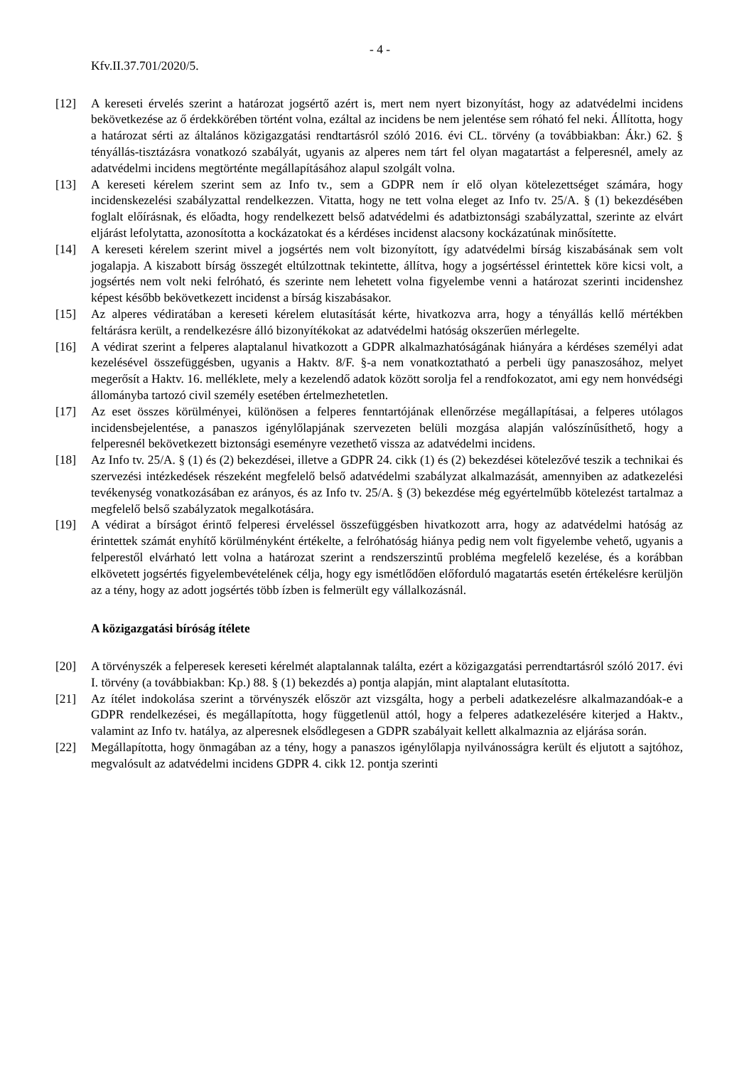- 4 -
Kfv.II.37.701/2020/5.
[12] A kereseti érvelés szerint a határozat jogsértő azért is, mert nem nyert bizonyítást, hogy az adatvédelmi incidens bekövetkezése az ő érdekkörében történt volna, ezáltal az incidens be nem jelentése sem róható fel neki. Állította, hogy a határozat sérti az általános közigazgatási rendtartásról szóló 2016. évi CL. törvény (a továbbiakban: Ákr.) 62. § tényállás-tisztázásra vonatkozó szabályát, ugyanis az alperes nem tárt fel olyan magatartást a felperesnél, amely az adatvédelmi incidens megtörténte megállapításához alapul szolgált volna.
[13] A kereseti kérelem szerint sem az Info tv., sem a GDPR nem ír elő olyan kötelezettséget számára, hogy incidenskezelési szabályzattal rendelkezzen. Vitatta, hogy ne tett volna eleget az Info tv. 25/A. § (1) bekezdésében foglalt előírásnak, és előadta, hogy rendelkezett belső adatvédelmi és adatbiztonsági szabályzattal, szerinte az elvárt eljárást lefolytatta, azonosította a kockázatokat és a kérdéses incidenst alacsony kockázatúnak minősítette.
[14] A kereseti kérelem szerint mivel a jogsértés nem volt bizonyított, így adatvédelmi bírság kiszabásának sem volt jogalapja. A kiszabott bírság összegét eltúlzottnak tekintette, állítva, hogy a jogsértéssel érintettek köre kicsi volt, a jogsértés nem volt neki felróható, és szerinte nem lehetett volna figyelembe venni a határozat szerinti incidenshez képest később bekövetkezett incidenst a bírság kiszabásakor.
[15] Az alperes védiratában a kereseti kérelem elutasítását kérte, hivatkozva arra, hogy a tényállás kellő mértékben feltárásra került, a rendelkezésre álló bizonyítékokat az adatvédelmi hatóság okszerűen mérlegelte.
[16] A védirat szerint a felperes alaptalanul hivatkozott a GDPR alkalmazhatóságának hiányára a kérdéses személyi adat kezelésével összefüggésben, ugyanis a Haktv. 8/F. §-a nem vonatkoztatható a perbeli ügy panaszosához, melyet megerősít a Haktv. 16. melléklete, mely a kezelendő adatok között sorolja fel a rendfokozatot, ami egy nem honvédségi állományba tartozó civil személy esetében értelmezhetetlen.
[17] Az eset összes körülményei, különösen a felperes fenntartójának ellenőrzése megállapításai, a felperes utólagos incidensbejelentése, a panaszos igénylőlapjának szervezeten belüli mozgása alapján valószínűsíthető, hogy a felperesnél bekövetkezett biztonsági eseményre vezethető vissza az adatvédelmi incidens.
[18] Az Info tv. 25/A. § (1) és (2) bekezdései, illetve a GDPR 24. cikk (1) és (2) bekezdései kötelezővé teszik a technikai és szervezési intézkedések részeként megfelelő belső adatvédelmi szabályzat alkalmazását, amennyiben az adatkezelési tevékenység vonatkozásában ez arányos, és az Info tv. 25/A. § (3) bekezdése még egyértelműbb kötelezést tartalmaz a megfelelő belső szabályzatok megalkotására.
[19] A védirat a bírságot érintő felperesi érveléssel összefüggésben hivatkozott arra, hogy az adatvédelmi hatóság az érintettek számát enyhítő körülményként értékelte, a felróhatóság hiánya pedig nem volt figyelembe vehető, ugyanis a felperestől elvárható lett volna a határozat szerint a rendszerszintű probléma megfelelő kezelése, és a korábban elkövetett jogsértés figyelembevételének célja, hogy egy ismétlődően előforduló magatartás esetén értékelésre kerüljön az a tény, hogy az adott jogsértés több ízben is felmerült egy vállalkozásnál.
A közigazgatási bíróság ítélete
[20] A törvényszék a felperesek kereseti kérelmét alaptalannak találta, ezért a közigazgatási perrendtartásról szóló 2017. évi I. törvény (a továbbiakban: Kp.) 88. § (1) bekezdés a) pontja alapján, mint alaptalant elutasította.
[21] Az ítélet indokolása szerint a törvényszék először azt vizsgálta, hogy a perbeli adatkezelésre alkalmazandóak-e a GDPR rendelkezései, és megállapította, hogy függetlenül attól, hogy a felperes adatkezelésére kiterjed a Haktv., valamint az Info tv. hatálya, az alperesnek elsődlegesen a GDPR szabályait kellett alkalmaznia az eljárása során.
[22] Megállapította, hogy önmagában az a tény, hogy a panaszos igénylőlapja nyilvánosságra került és eljutott a sajtóhoz, megvalósult az adatvédelmi incidens GDPR 4. cikk 12. pontja szerinti